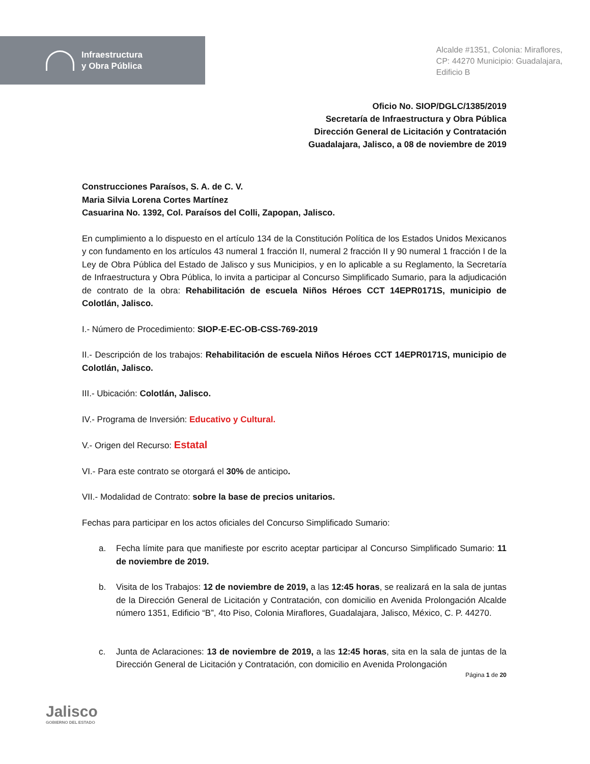Infraestructura
y Obra Pública
Alcalde #1351, Colonia: Miraflores,
CP: 44270 Municipio: Guadalajara,
Edificio B
Oficio No. SIOP/DGLC/1385/2019
Secretaría de Infraestructura y Obra Pública
Dirección General de Licitación y Contratación
Guadalajara, Jalisco, a 08 de noviembre de 2019
Construcciones Paraísos, S. A. de C. V.
Maria Silvia Lorena Cortes Martínez
Casuarina No. 1392, Col. Paraísos del Colli, Zapopan, Jalisco.
En cumplimiento a lo dispuesto en el artículo 134 de la Constitución Política de los Estados Unidos Mexicanos y con fundamento en los artículos 43 numeral 1 fracción II, numeral 2 fracción II y 90 numeral 1 fracción I de la Ley de Obra Pública del Estado de Jalisco y sus Municipios, y en lo aplicable a su Reglamento, la Secretaría de Infraestructura y Obra Pública, lo invita a participar al Concurso Simplificado Sumario, para la adjudicación de contrato de la obra: Rehabilitación de escuela Niños Héroes CCT 14EPR0171S, municipio de Colotlán, Jalisco.
I.- Número de Procedimiento: SIOP-E-EC-OB-CSS-769-2019
II.- Descripción de los trabajos: Rehabilitación de escuela Niños Héroes CCT 14EPR0171S, municipio de Colotlán, Jalisco.
III.- Ubicación: Colotlán, Jalisco.
IV.- Programa de Inversión: Educativo y Cultural.
V.- Origen del Recurso: Estatal
VI.- Para este contrato se otorgará el 30% de anticipo.
VII.- Modalidad de Contrato: sobre la base de precios unitarios.
Fechas para participar en los actos oficiales del Concurso Simplificado Sumario:
a. Fecha límite para que manifieste por escrito aceptar participar al Concurso Simplificado Sumario: 11 de noviembre de 2019.
b. Visita de los Trabajos: 12 de noviembre de 2019, a las 12:45 horas, se realizará en la sala de juntas de la Dirección General de Licitación y Contratación, con domicilio en Avenida Prolongación Alcalde número 1351, Edificio “B”, 4to Piso, Colonia Miraflores, Guadalajara, Jalisco, México, C. P. 44270.
c. Junta de Aclaraciones: 13 de noviembre de 2019, a las 12:45 horas, sita en la sala de juntas de la Dirección General de Licitación y Contratación, con domicilio en Avenida Prolongación
Página 1 de 20
Jalisco
GOBIERNO DEL ESTADO